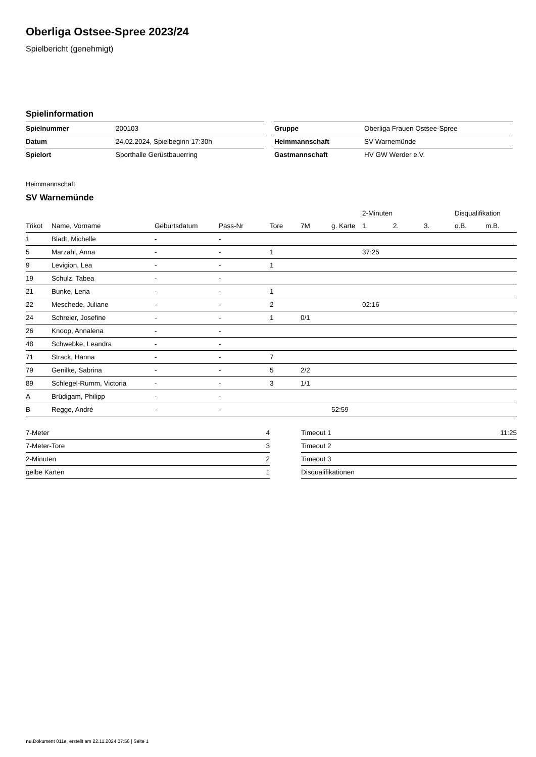Oberliga Ostsee-Spree 2023/24
Spielbericht (genehmigt)
Spielinformation
| Spielnummer | 200103 |
| Datum | 24.02.2024, Spielbeginn 17:30h |
| Spielort | Sporthalle Gerüstbauerring |
| Gruppe | Oberliga Frauen Ostsee-Spree |
| Heimmannschaft | SV Warnemünde |
| Gastmannschaft | HV GW Werder e.V. |
Heimmannschaft
SV Warnemünde
| | | | | | | | 2-Minuten | | | Disqualifikation | |
| --- | --- | --- | --- | --- | --- | --- | --- | --- | --- | --- | --- |
| Trikot | Name, Vorname | Geburtsdatum | Pass-Nr | Tore | 7M | g. Karte | 1. | 2. | 3. | o.B. | m.B. |
| 1 | Bladt, Michelle | - | - | | | | | | | | |
| 5 | Marzahl, Anna | - | - | 1 | | | 37:25 | | | | |
| 9 | Levigion, Lea | - | - | 1 | | | | | | | |
| 19 | Schulz, Tabea | - | - | | | | | | | | |
| 21 | Bunke, Lena | - | - | 1 | | | | | | | |
| 22 | Meschede, Juliane | - | - | 2 | | | 02:16 | | | | |
| 24 | Schreier, Josefine | - | - | 1 | 0/1 | | | | | | |
| 26 | Knoop, Annalena | - | - | | | | | | | | |
| 48 | Schwebke, Leandra | - | - | | | | | | | | |
| 71 | Strack, Hanna | - | - | 7 | | | | | | | |
| 79 | Genilke, Sabrina | - | - | 5 | 2/2 | | | | | | |
| 89 | Schlegel-Rumm, Victoria | - | - | 3 | 1/1 | | | | | | |
| A | Brüdigam, Philipp | - | - | | | | | | | | |
| B | Regge, André | - | - | | | 52:59 | | | | | |
| 7-Meter | 4 |
| 7-Meter-Tore | 3 |
| 2-Minuten | 2 |
| gelbe Karten | 1 |
| Timeout 1 | 11:25 |
| Timeout 2 | |
| Timeout 3 | |
| Disqualifikationen | |
nu.Dokument 011e, erstellt am 22.11.2024 07:56 | Seite 1